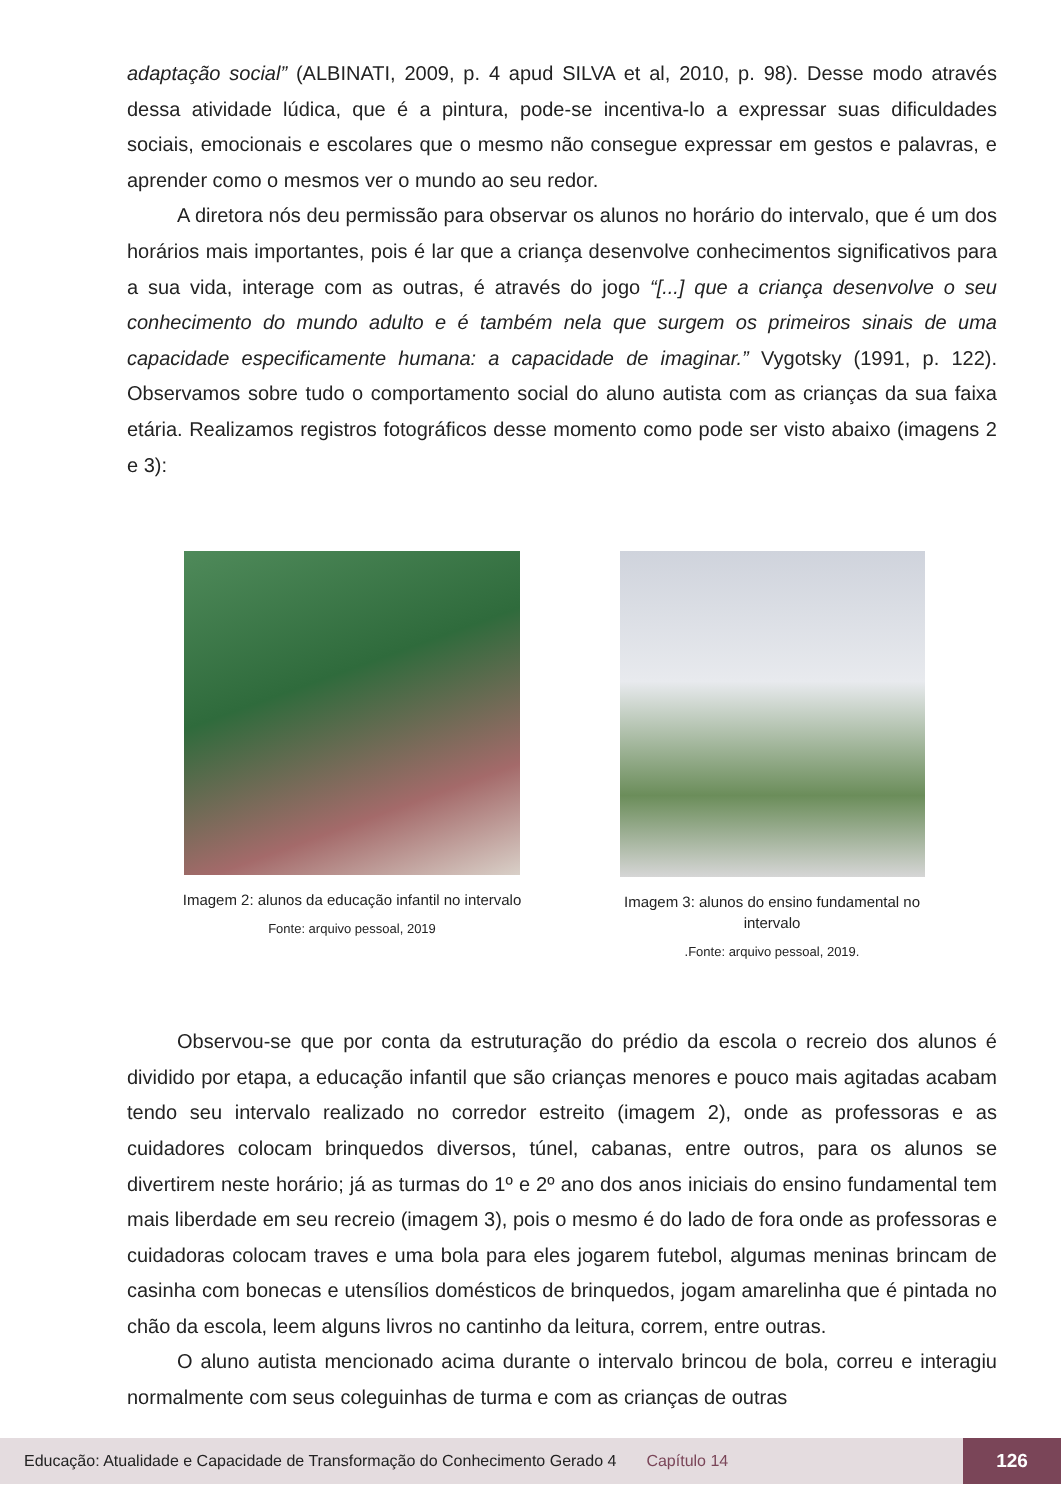adaptação social” (ALBINATI, 2009, p. 4 apud SILVA et al, 2010, p. 98). Desse modo através dessa atividade lúdica, que é a pintura, pode-se incentiva-lo a expressar suas dificuldades sociais, emocionais e escolares que o mesmo não consegue expressar em gestos e palavras, e aprender como o mesmos ver o mundo ao seu redor.
A diretora nós deu permissão para observar os alunos no horário do intervalo, que é um dos horários mais importantes, pois é lar que a criança desenvolve conhecimentos significativos para a sua vida, interage com as outras, é através do jogo “[...] que a criança desenvolve o seu conhecimento do mundo adulto e é também nela que surgem os primeiros sinais de uma capacidade especificamente humana: a capacidade de imaginar.” Vygotsky (1991, p. 122). Observamos sobre tudo o comportamento social do aluno autista com as crianças da sua faixa etária. Realizamos registros fotográficos desse momento como pode ser visto abaixo (imagens 2 e 3):
Imagem 2: alunos da educação infantil no intervalo
Fonte: arquivo pessoal, 2019
Imagem 3: alunos do ensino fundamental no intervalo
.Fonte: arquivo pessoal, 2019.
Observou-se que por conta da estruturação do prédio da escola o recreio dos alunos é dividido por etapa, a educação infantil que são crianças menores e pouco mais agitadas acabam tendo seu intervalo realizado no corredor estreito (imagem 2), onde as professoras e as cuidadores colocam brinquedos diversos, túnel, cabanas, entre outros, para os alunos se divertirem neste horário; já as turmas do 1º e 2º ano dos anos iniciais do ensino fundamental tem mais liberdade em seu recreio (imagem 3), pois o mesmo é do lado de fora onde as professoras e cuidadoras colocam traves e uma bola para eles jogarem futebol, algumas meninas brincam de casinha com bonecas e utensílios domésticos de brinquedos, jogam amarelinha que é pintada no chão da escola, leem alguns livros no cantinho da leitura, correm, entre outras.
O aluno autista mencionado acima durante o intervalo brincou de bola, correu e interagiu normalmente com seus coleguinhas de turma e com as crianças de outras
Educação: Atualidade e Capacidade de Transformação do Conhecimento Gerado 4 Capítulo 14 126